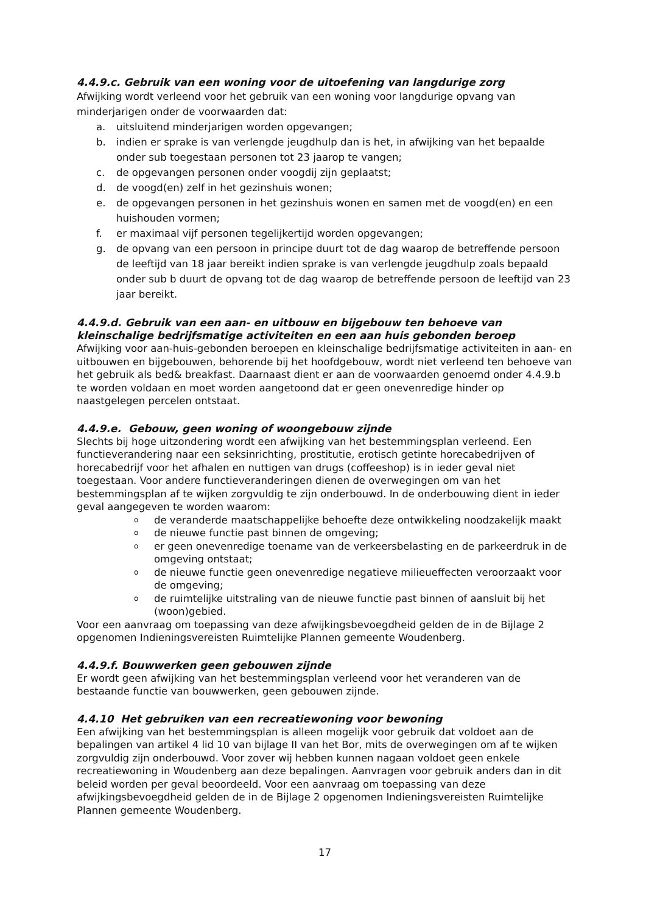4.4.9.c. Gebruik van een woning voor de uitoefening van langdurige zorg
Afwijking wordt verleend voor het gebruik van een woning voor langdurige opvang van minderjarigen onder de voorwaarden dat:
a. uitsluitend minderjarigen worden opgevangen;
b. indien er sprake is van verlengde jeugdhulp dan is het, in afwijking van het bepaalde onder sub toegestaan personen tot 23 jaarop te vangen;
c. de opgevangen personen onder voogdij zijn geplaatst;
d. de voogd(en) zelf in het gezinshuis wonen;
e. de opgevangen personen in het gezinshuis wonen en samen met de voogd(en) en een huishouden vormen;
f. er maximaal vijf personen tegelijkertijd worden opgevangen;
g. de opvang van een persoon in principe duurt tot de dag waarop de betreffende persoon de leeftijd van 18 jaar bereikt indien sprake is van verlengde jeugdhulp zoals bepaald onder sub b duurt de opvang tot de dag waarop de betreffende persoon de leeftijd van 23 jaar bereikt.
4.4.9.d. Gebruik van een aan- en uitbouw en bijgebouw ten behoeve van kleinschalige bedrijfsmatige activiteiten en een aan huis gebonden beroep
Afwijking voor aan-huis-gebonden beroepen en kleinschalige bedrijfsmatige activiteiten in aan- en uitbouwen en bijgebouwen, behorende bij het hoofdgebouw, wordt niet verleend ten behoeve van het gebruik als bed& breakfast. Daarnaast dient er aan de voorwaarden genoemd onder 4.4.9.b te worden voldaan en moet worden aangetoond dat er geen onevenredige hinder op naastgelegen percelen ontstaat.
4.4.9.e. Gebouw, geen woning of woongebouw zijnde
Slechts bij hoge uitzondering wordt een afwijking van het bestemmingsplan verleend. Een functieverandering naar een seksinrichting, prostitutie, erotisch getinte horecabedrijven of horecabedrijf voor het afhalen en nuttigen van drugs (coffeeshop) is in ieder geval niet toegestaan. Voor andere functieveranderingen dienen de overwegingen om van het bestemmingsplan af te wijken zorgvuldig te zijn onderbouwd. In de onderbouwing dient in ieder geval aangegeven te worden waarom:
ode veranderde maatschappelijke behoefte deze ontwikkeling noodzakelijk maakt
ode nieuwe functie past binnen de omgeving;
oer geen onevenredige toename van de verkeersbelasting en de parkeerdruk in de omgeving ontstaat;
ode nieuwe functie geen onevenredige negatieve milieueffecten veroorzaakt voor de omgeving;
ode ruimtelijke uitstraling van de nieuwe functie past binnen of aansluit bij het (woon)gebied.
Voor een aanvraag om toepassing van deze afwijkingsbevoegdheid gelden de in de Bijlage 2 opgenomen Indieningsvereisten Ruimtelijke Plannen gemeente Woudenberg.
4.4.9.f. Bouwwerken geen gebouwen zijnde
Er wordt geen afwijking van het bestemmingsplan verleend voor het veranderen van de bestaande functie van bouwwerken, geen gebouwen zijnde.
4.4.10 Het gebruiken van een recreatiewoning voor bewoning
Een afwijking van het bestemmingsplan is alleen mogelijk voor gebruik dat voldoet aan de bepalingen van artikel 4 lid 10 van bijlage II van het Bor, mits de overwegingen om af te wijken zorgvuldig zijn onderbouwd. Voor zover wij hebben kunnen nagaan voldoet geen enkele recreatiewoning in Woudenberg aan deze bepalingen. Aanvragen voor gebruik anders dan in dit beleid worden per geval beoordeeld. Voor een aanvraag om toepassing van deze afwijkingsbevoegdheid gelden de in de Bijlage 2 opgenomen Indieningsvereisten Ruimtelijke Plannen gemeente Woudenberg.
17